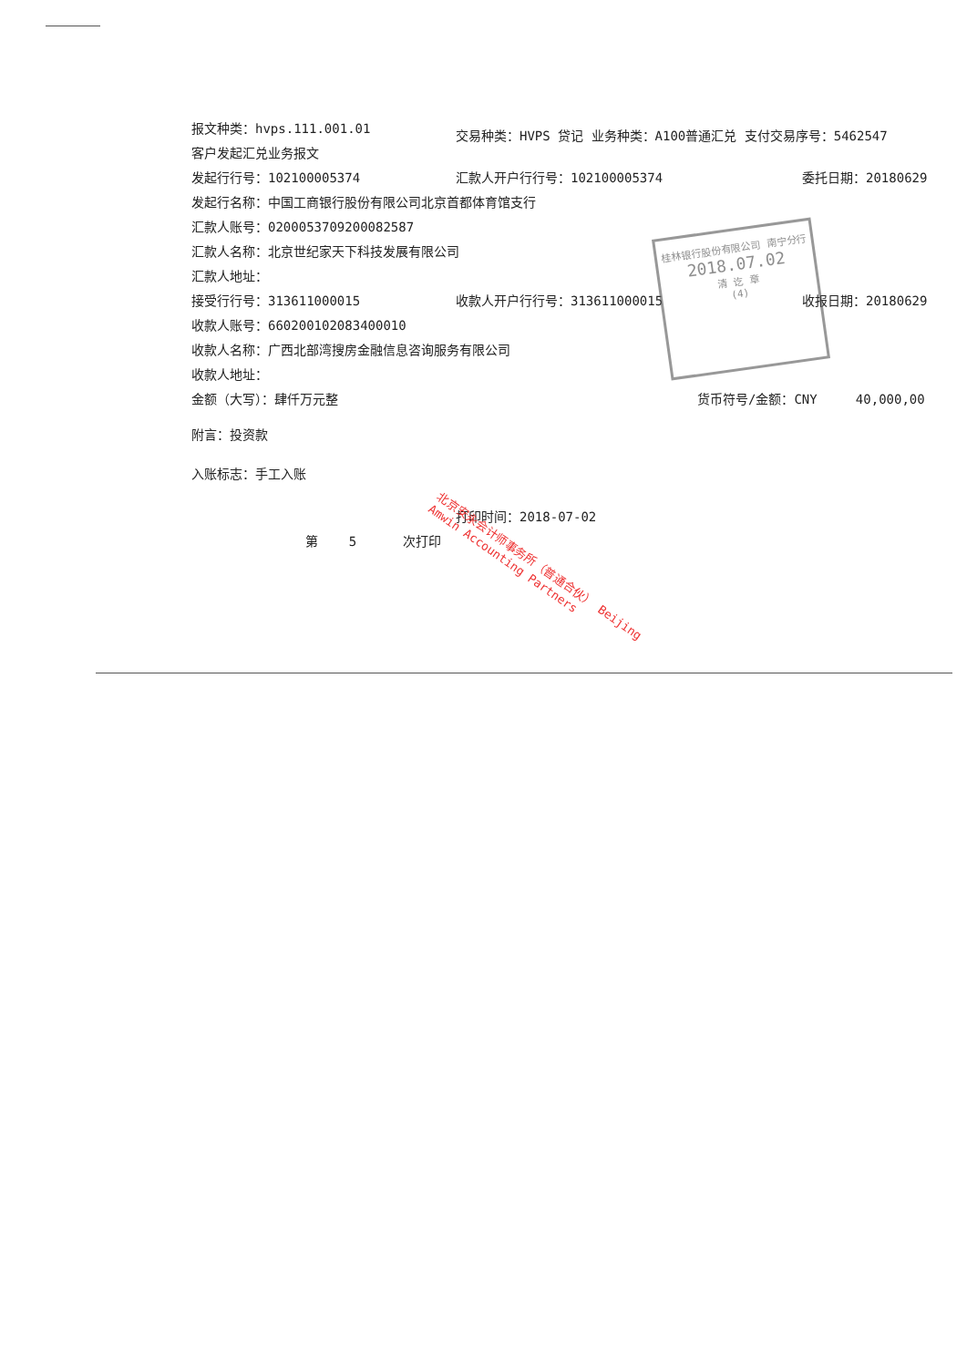报文种类：hvps.111.001.01
客户发起汇兑业务报文
交易种类：HVPS 贷记 业务种类：A100普通汇兑 支付交易序号：5462547
发起行行号：102100005374 汇款人开户行行号：102100005374 委托日期：20180629
发起行名称：中国工商银行股份有限公司北京首都体育馆支行
汇款人账号：0200053709200082587
汇款人名称：北京世纪家天下科技发展有限公司
汇款人地址：
接受行行号：313611000015 收款人开户行行号：313611000015 收报日期：20180629
收款人账号：660200102083400010
收款人名称：广西北部湾搜房金融信息咨询服务有限公司
收款人地址：
金额（大写）：肆仟万元整 货币符号/金额：CNY 40,000,00
附言：投资款
入账标志：手工入账
打印时间：2018-07-02
第 5 次打印
北京安永会计师事务所（普通合伙） Beijing Amwin Accounting Partners
桂林银行股份有限公司 南宁分行
2018.07.02
清 讫 章
(4)